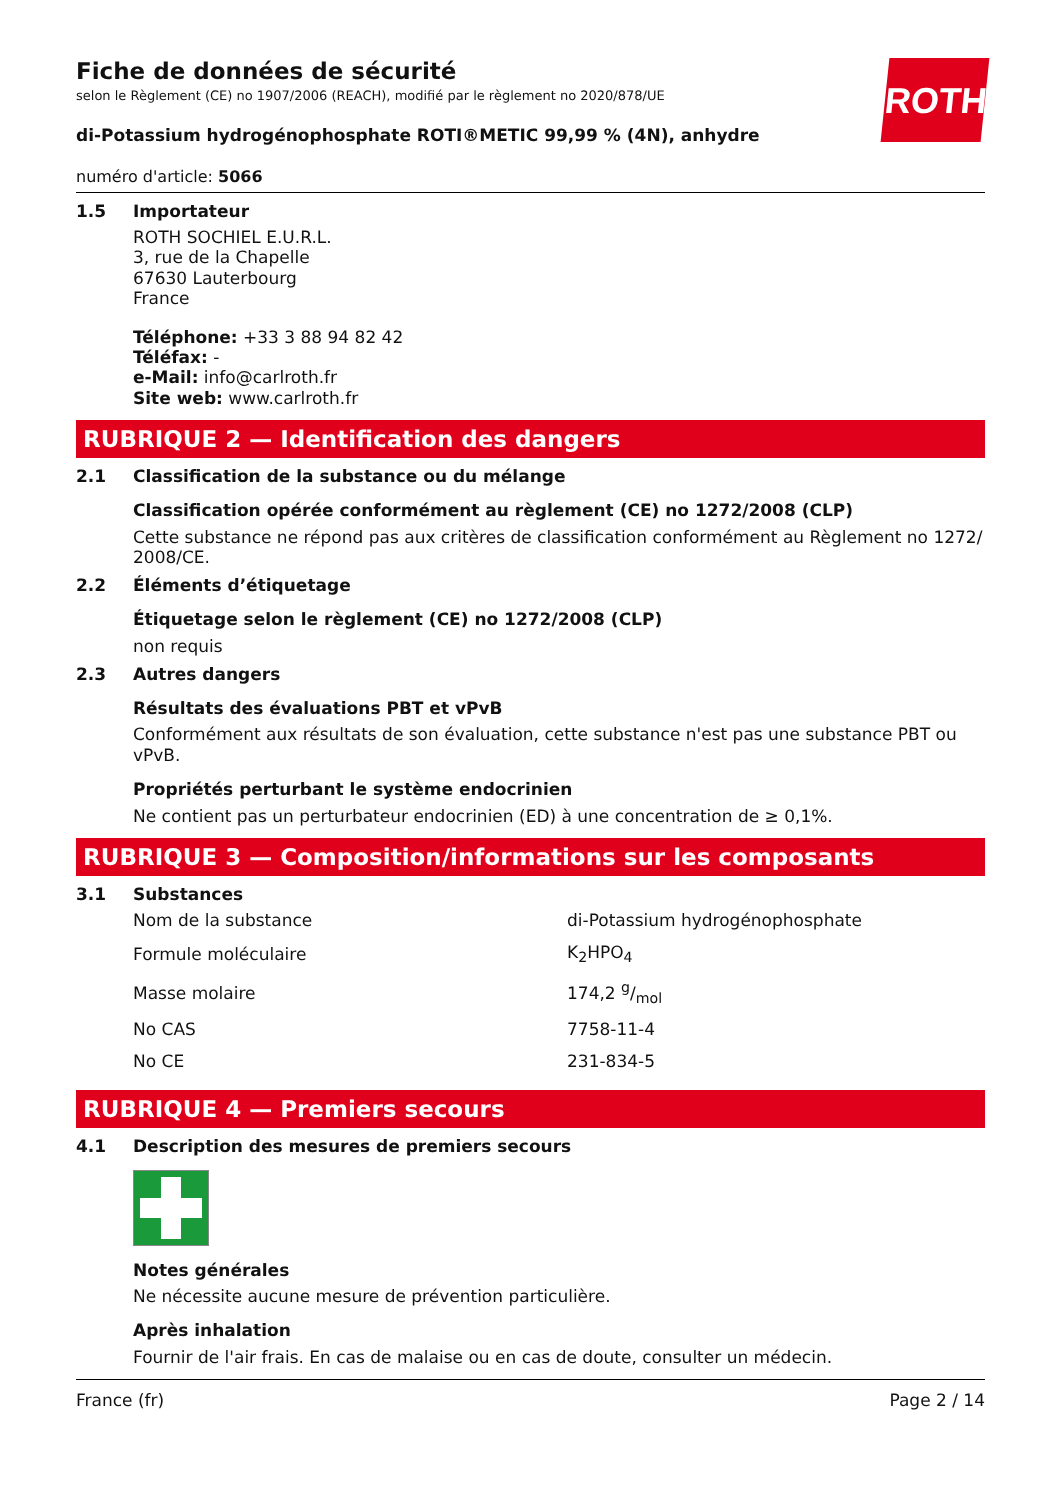ROTH
Fiche de données de sécurité
selon le Règlement (CE) no 1907/2006 (REACH), modifié par le règlement no 2020/878/UE
di-Potassium hydrogénophosphate ROTI®METIC 99,99 % (4N), anhydre
numéro d'article: 5066
1.5 Importateur
ROTH SOCHIEL E.U.R.L.
3, rue de la Chapelle
67630 Lauterbourg
France
Téléphone: +33 3 88 94 82 42
Téléfax: -
e-Mail: info@carlroth.fr
Site web: www.carlroth.fr
RUBRIQUE 2 — Identification des dangers
2.1 Classification de la substance ou du mélange
Classification opérée conformément au règlement (CE) no 1272/2008 (CLP)
Cette substance ne répond pas aux critères de classification conformément au Règlement no 1272/ 2008/CE.
2.2 Éléments d’étiquetage
Étiquetage selon le règlement (CE) no 1272/2008 (CLP)
non requis
2.3 Autres dangers
Résultats des évaluations PBT et vPvB
Conformément aux résultats de son évaluation, cette substance n'est pas une substance PBT ou vPvB.
Propriétés perturbant le système endocrinien
Ne contient pas un perturbateur endocrinien (ED) à une concentration de ≥ 0,1%.
RUBRIQUE 3 — Composition/informations sur les composants
3.1 Substances
| Nom de la substance | di-Potassium hydrogénophosphate |
| Formule moléculaire | K<sub>2</sub>HPO<sub>4</sub> |
| Masse molaire | 174,2 g/mol |
| No CAS | 7758-11-4 |
| No CE | 231-834-5 |
RUBRIQUE 4 — Premiers secours
4.1 Description des mesures de premiers secours
Notes générales
Ne nécessite aucune mesure de prévention particulière.
Après inhalation
Fournir de l'air frais. En cas de malaise ou en cas de doute, consulter un médecin.
France (fr) Page 2 / 14